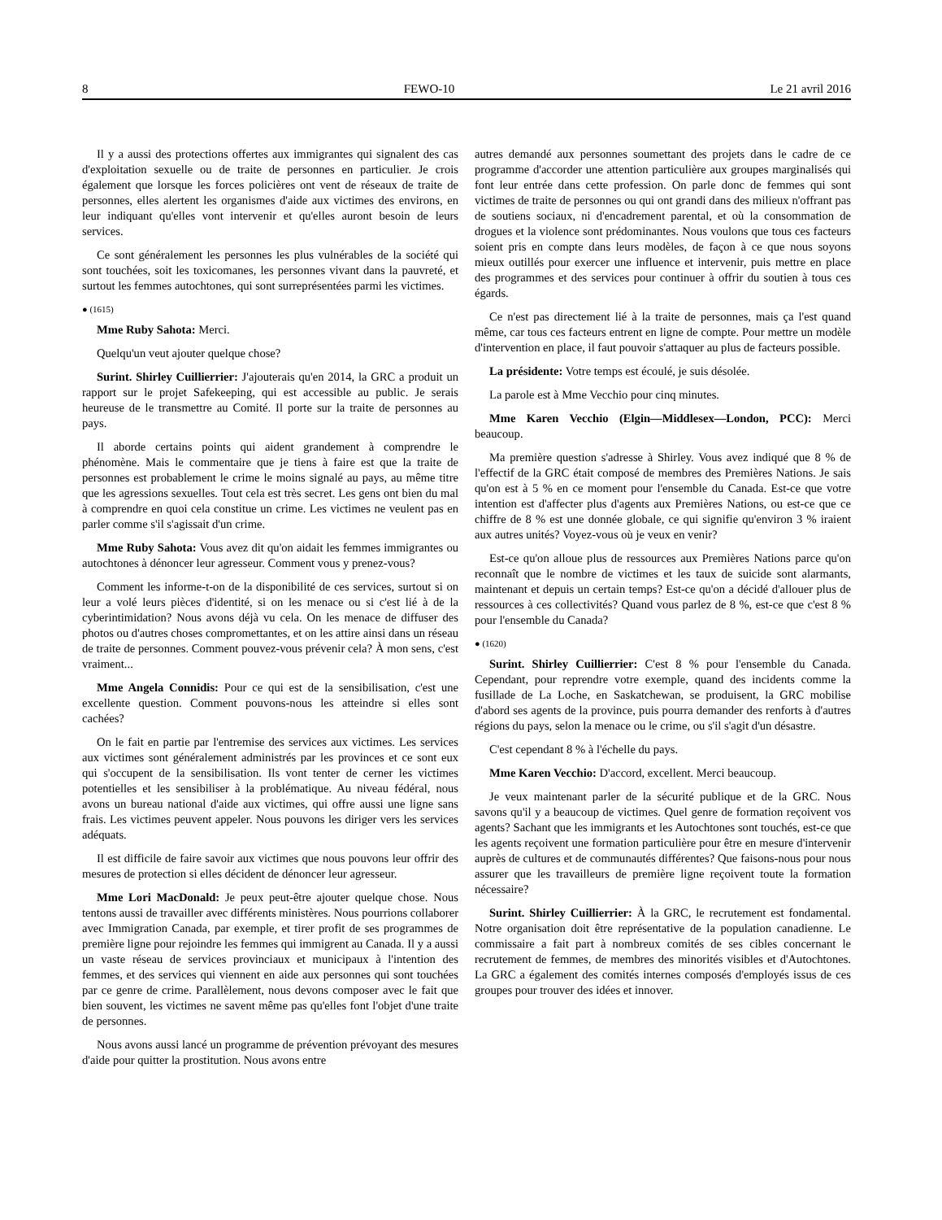8 FEWO-10 Le 21 avril 2016
Il y a aussi des protections offertes aux immigrantes qui signalent des cas d'exploitation sexuelle ou de traite de personnes en particulier. Je crois également que lorsque les forces policières ont vent de réseaux de traite de personnes, elles alertent les organismes d'aide aux victimes des environs, en leur indiquant qu'elles vont intervenir et qu'elles auront besoin de leurs services.
Ce sont généralement les personnes les plus vulnérables de la société qui sont touchées, soit les toxicomanes, les personnes vivant dans la pauvreté, et surtout les femmes autochtones, qui sont surreprésentées parmi les victimes.
● (1615)
Mme Ruby Sahota: Merci.
Quelqu'un veut ajouter quelque chose?
Surint. Shirley Cuillierrier: J'ajouterais qu'en 2014, la GRC a produit un rapport sur le projet Safekeeping, qui est accessible au public. Je serais heureuse de le transmettre au Comité. Il porte sur la traite de personnes au pays.
Il aborde certains points qui aident grandement à comprendre le phénomène. Mais le commentaire que je tiens à faire est que la traite de personnes est probablement le crime le moins signalé au pays, au même titre que les agressions sexuelles. Tout cela est très secret. Les gens ont bien du mal à comprendre en quoi cela constitue un crime. Les victimes ne veulent pas en parler comme s'il s'agissait d'un crime.
Mme Ruby Sahota: Vous avez dit qu'on aidait les femmes immigrantes ou autochtones à dénoncer leur agresseur. Comment vous y prenez-vous?
Comment les informe-t-on de la disponibilité de ces services, surtout si on leur a volé leurs pièces d'identité, si on les menace ou si c'est lié à de la cyberintimidation? Nous avons déjà vu cela. On les menace de diffuser des photos ou d'autres choses compromettantes, et on les attire ainsi dans un réseau de traite de personnes. Comment pouvez-vous prévenir cela? À mon sens, c'est vraiment...
Mme Angela Connidis: Pour ce qui est de la sensibilisation, c'est une excellente question. Comment pouvons-nous les atteindre si elles sont cachées?
On le fait en partie par l'entremise des services aux victimes. Les services aux victimes sont généralement administrés par les provinces et ce sont eux qui s'occupent de la sensibilisation. Ils vont tenter de cerner les victimes potentielles et les sensibiliser à la problématique. Au niveau fédéral, nous avons un bureau national d'aide aux victimes, qui offre aussi une ligne sans frais. Les victimes peuvent appeler. Nous pouvons les diriger vers les services adéquats.
Il est difficile de faire savoir aux victimes que nous pouvons leur offrir des mesures de protection si elles décident de dénoncer leur agresseur.
Mme Lori MacDonald: Je peux peut-être ajouter quelque chose. Nous tentons aussi de travailler avec différents ministères. Nous pourrions collaborer avec Immigration Canada, par exemple, et tirer profit de ses programmes de première ligne pour rejoindre les femmes qui immigrent au Canada. Il y a aussi un vaste réseau de services provinciaux et municipaux à l'intention des femmes, et des services qui viennent en aide aux personnes qui sont touchées par ce genre de crime. Parallèlement, nous devons composer avec le fait que bien souvent, les victimes ne savent même pas qu'elles font l'objet d'une traite de personnes.
Nous avons aussi lancé un programme de prévention prévoyant des mesures d'aide pour quitter la prostitution. Nous avons entre
autres demandé aux personnes soumettant des projets dans le cadre de ce programme d'accorder une attention particulière aux groupes marginalisés qui font leur entrée dans cette profession. On parle donc de femmes qui sont victimes de traite de personnes ou qui ont grandi dans des milieux n'offrant pas de soutiens sociaux, ni d'encadrement parental, et où la consommation de drogues et la violence sont prédominantes. Nous voulons que tous ces facteurs soient pris en compte dans leurs modèles, de façon à ce que nous soyons mieux outillés pour exercer une influence et intervenir, puis mettre en place des programmes et des services pour continuer à offrir du soutien à tous ces égards.
Ce n'est pas directement lié à la traite de personnes, mais ça l'est quand même, car tous ces facteurs entrent en ligne de compte. Pour mettre un modèle d'intervention en place, il faut pouvoir s'attaquer au plus de facteurs possible.
La présidente: Votre temps est écoulé, je suis désolée.
La parole est à Mme Vecchio pour cinq minutes.
Mme Karen Vecchio (Elgin—Middlesex—London, PCC): Merci beaucoup.
Ma première question s'adresse à Shirley. Vous avez indiqué que 8 % de l'effectif de la GRC était composé de membres des Premières Nations. Je sais qu'on est à 5 % en ce moment pour l'ensemble du Canada. Est-ce que votre intention est d'affecter plus d'agents aux Premières Nations, ou est-ce que ce chiffre de 8 % est une donnée globale, ce qui signifie qu'environ 3 % iraient aux autres unités? Voyez-vous où je veux en venir?
Est-ce qu'on alloue plus de ressources aux Premières Nations parce qu'on reconnaît que le nombre de victimes et les taux de suicide sont alarmants, maintenant et depuis un certain temps? Est-ce qu'on a décidé d'allouer plus de ressources à ces collectivités? Quand vous parlez de 8 %, est-ce que c'est 8 % pour l'ensemble du Canada?
● (1620)
Surint. Shirley Cuillierrier: C'est 8 % pour l'ensemble du Canada. Cependant, pour reprendre votre exemple, quand des incidents comme la fusillade de La Loche, en Saskatchewan, se produisent, la GRC mobilise d'abord ses agents de la province, puis pourra demander des renforts à d'autres régions du pays, selon la menace ou le crime, ou s'il s'agit d'un désastre.
C'est cependant 8 % à l'échelle du pays.
Mme Karen Vecchio: D'accord, excellent. Merci beaucoup.
Je veux maintenant parler de la sécurité publique et de la GRC. Nous savons qu'il y a beaucoup de victimes. Quel genre de formation reçoivent vos agents? Sachant que les immigrants et les Autochtones sont touchés, est-ce que les agents reçoivent une formation particulière pour être en mesure d'intervenir auprès de cultures et de communautés différentes? Que faisons-nous pour nous assurer que les travailleurs de première ligne reçoivent toute la formation nécessaire?
Surint. Shirley Cuillierrier: À la GRC, le recrutement est fondamental. Notre organisation doit être représentative de la population canadienne. Le commissaire a fait part à nombreux comités de ses cibles concernant le recrutement de femmes, de membres des minorités visibles et d'Autochtones. La GRC a également des comités internes composés d'employés issus de ces groupes pour trouver des idées et innover.